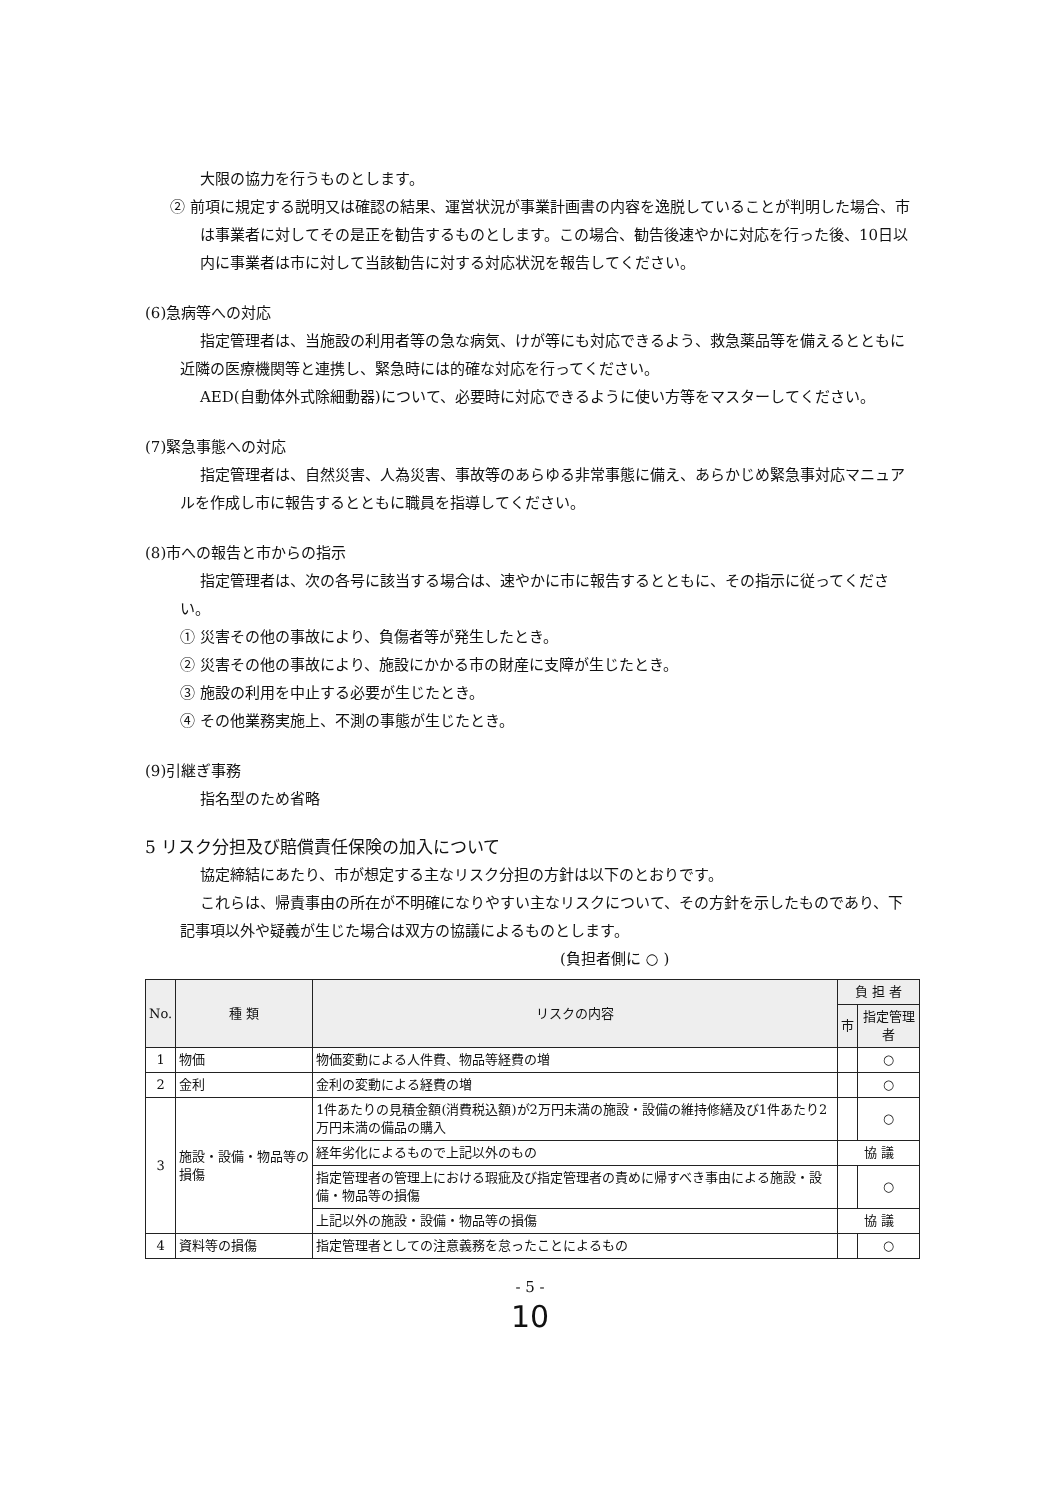大限の協力を行うものとします。
② 前項に規定する説明又は確認の結果、運営状況が事業計画書の内容を逸脱していることが判明した場合、市は事業者に対してその是正を勧告するものとします。この場合、勧告後速やかに対応を行った後、10日以内に事業者は市に対して当該勧告に対する対応状況を報告してください。
(6)急病等への対応
指定管理者は、当施設の利用者等の急な病気、けが等にも対応できるよう、救急薬品等を備えるとともに近隣の医療機関等と連携し、緊急時には的確な対応を行ってください。
AED(自動体外式除細動器)について、必要時に対応できるように使い方等をマスターしてください。
(7)緊急事態への対応
指定管理者は、自然災害、人為災害、事故等のあらゆる非常事態に備え、あらかじめ緊急事対応マニュアルを作成し市に報告するとともに職員を指導してください。
(8)市への報告と市からの指示
指定管理者は、次の各号に該当する場合は、速やかに市に報告するとともに、その指示に従ってください。
① 災害その他の事故により、負傷者等が発生したとき。
② 災害その他の事故により、施設にかかる市の財産に支障が生じたとき。
③ 施設の利用を中止する必要が生じたとき。
④ その他業務実施上、不測の事態が生じたとき。
(9)引継ぎ事務
指名型のため省略
5 リスク分担及び賠償責任保険の加入について
協定締結にあたり、市が想定する主なリスク分担の方針は以下のとおりです。
これらは、帰責事由の所在が不明確になりやすい主なリスクについて、その方針を示したものであり、下記事項以外や疑義が生じた場合は双方の協議によるものとします。
(負担者側に ○ )
| No. | 種 類 | リスクの内容 | 負 担 者 | |
| --- | --- | --- | --- | --- |
| | | | 市 | 指定管理者 |
| 1 | 物価 | 物価変動による人件費、物品等経費の増 | | ○ |
| 2 | 金利 | 金利の変動による経費の増 | | ○ |
| 3 | 施設・設備・物品等の損傷 | 1件あたりの見積金額(消費税込額)が2万円未満の施設・設備の維持修繕及び1件あたり2万円未満の備品の購入 | | ○ |
| | | 経年劣化によるもので上記以外のもの | 協 議 | |
| | | 指定管理者の管理上における瑕疵及び指定管理者の責めに帰すべき事由による施設・設備・物品等の損傷 | | ○ |
| | | 上記以外の施設・設備・物品等の損傷 | 協 議 | |
| 4 | 資料等の損傷 | 指定管理者としての注意義務を怠ったことによるもの | | ○ |
- 5 -
10